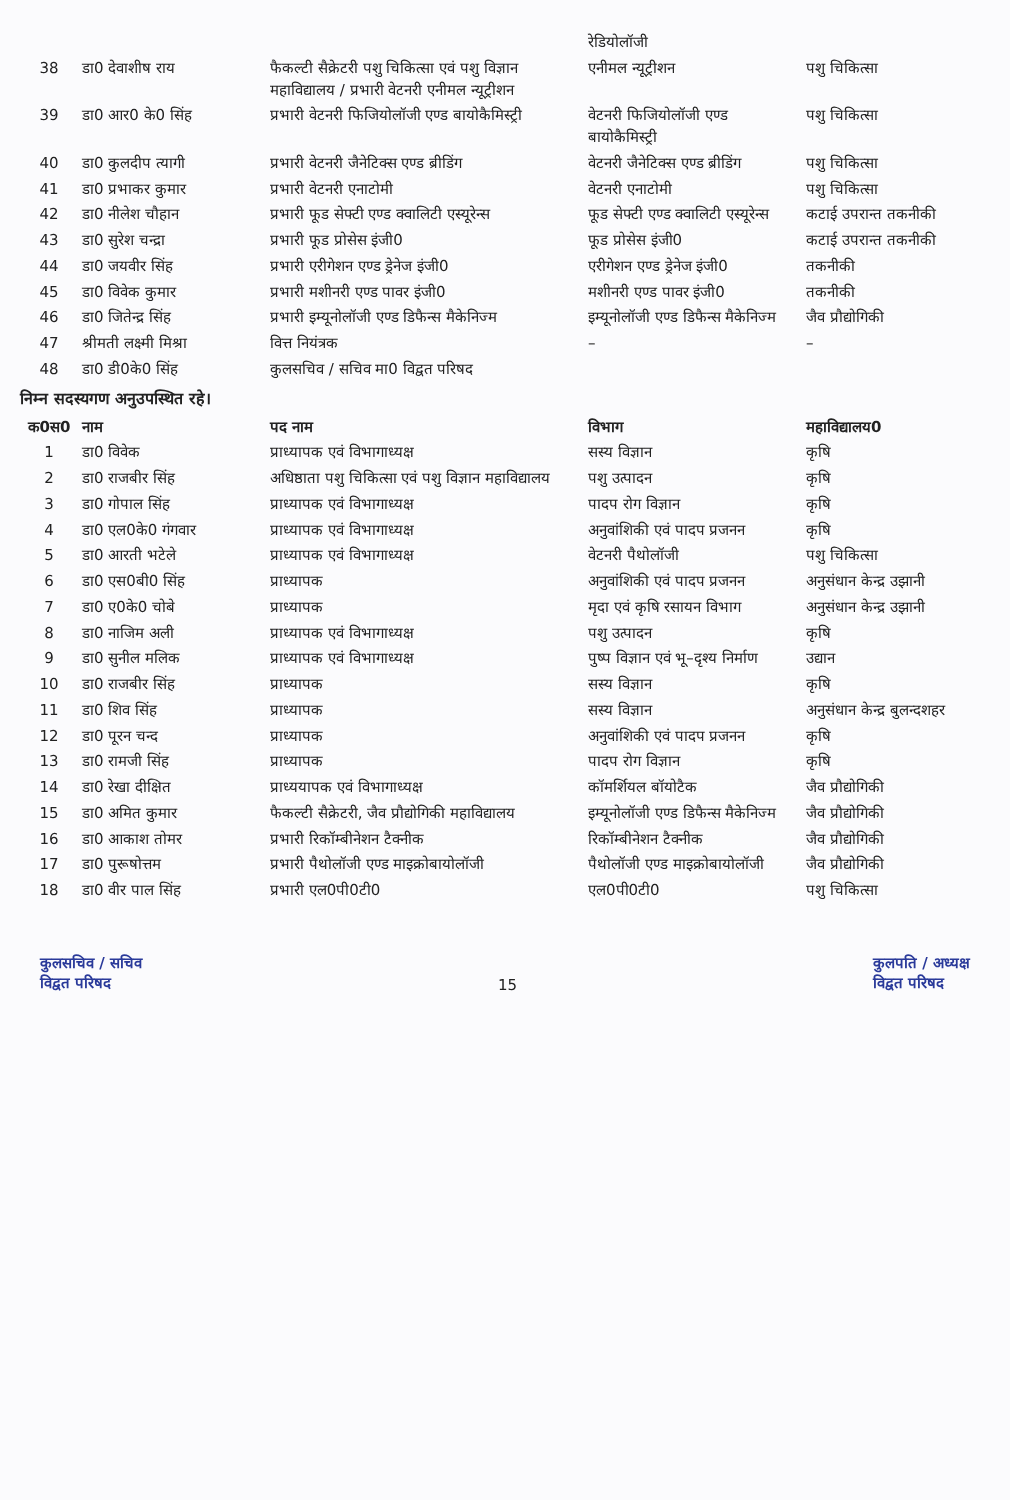| | | | रेडियोलॉजी | |
| 38 | डा0 देवाशीष राय | फैकल्टी सैक्रेटरी पशु चिकित्सा एवं पशु विज्ञान महाविद्यालय / प्रभारी वेटनरी एनीमल न्यूट्रीशन | एनीमल न्यूट्रीशन | पशु चिकित्सा |
| 39 | डा0 आर0 के0 सिंह | प्रभारी वेटनरी फिजियोलॉजी एण्ड बायोकैमिस्ट्री | वेटनरी फिजियोलॉजी एण्ड बायोकैमिस्ट्री | पशु चिकित्सा |
| 40 | डा0 कुलदीप त्यागी | प्रभारी वेटनरी जैनेटिक्स एण्ड ब्रीडिंग | वेटनरी जैनेटिक्स एण्ड ब्रीडिंग | पशु चिकित्सा |
| 41 | डा0 प्रभाकर कुमार | प्रभारी वेटनरी एनाटोमी | वेटनरी एनाटोमी | पशु चिकित्सा |
| 42 | डा0 नीलेश चौहान | प्रभारी फूड सेफ्टी एण्ड क्वालिटी एस्यूरेन्स | फूड सेफ्टी एण्ड क्वालिटी एस्यूरेन्स | कटाई उपरान्त तकनीकी |
| 43 | डा0 सुरेश चन्द्रा | प्रभारी फूड प्रोसेस इंजी0 | फूड प्रोसेस इंजी0 | कटाई उपरान्त तकनीकी |
| 44 | डा0 जयवीर सिंह | प्रभारी एरीगेशन एण्ड ड्रेनेज इंजी0 | एरीगेशन एण्ड ड्रेनेज इंजी0 | तकनीकी |
| 45 | डा0 विवेक कुमार | प्रभारी मशीनरी एण्ड पावर इंजी0 | मशीनरी एण्ड पावर इंजी0 | तकनीकी |
| 46 | डा0 जितेन्द्र सिंह | प्रभारी इम्यूनोलॉजी एण्ड डिफैन्स मैकेनिज्म | इम्यूनोलॉजी एण्ड डिफैन्स मैकेनिज्म | जैव प्रौद्योगिकी |
| 47 | श्रीमती लक्ष्मी मिश्रा | वित्त नियंत्रक | – | – |
| 48 | डा0 डी0के0 सिंह | कुलसचिव / सचिव मा0 विद्वत परिषद | | |
निम्न सदस्यगण अनुउपस्थित रहे।
| क0स0 | नाम | पद नाम | विभाग | महाविद्यालय0 |
| --- | --- | --- | --- | --- |
| 1 | डा0 विवेक | प्राध्यापक एवं विभागाध्यक्ष | सस्य विज्ञान | कृषि |
| 2 | डा0 राजबीर सिंह | अधिष्ठाता पशु चिकित्सा एवं पशु विज्ञान महाविद्यालय | पशु उत्पादन | कृषि |
| 3 | डा0 गोपाल सिंह | प्राध्यापक एवं विभागाध्यक्ष | पादप रोग विज्ञान | कृषि |
| 4 | डा0 एल0के0 गंगवार | प्राध्यापक एवं विभागाध्यक्ष | अनुवांशिकी एवं पादप प्रजनन | कृषि |
| 5 | डा0 आरती भटेले | प्राध्यापक एवं विभागाध्यक्ष | वेटनरी पैथोलॉजी | पशु चिकित्सा |
| 6 | डा0 एस0बी0 सिंह | प्राध्यापक | अनुवांशिकी एवं पादप प्रजनन | अनुसंधान केन्द्र उझानी |
| 7 | डा0 ए0के0 चोबे | प्राध्यापक | मृदा एवं कृषि रसायन विभाग | अनुसंधान केन्द्र उझानी |
| 8 | डा0 नाजिम अली | प्राध्यापक एवं विभागाध्यक्ष | पशु उत्पादन | कृषि |
| 9 | डा0 सुनील मलिक | प्राध्यापक एवं विभागाध्यक्ष | पुष्प विज्ञान एवं भू–दृश्य निर्माण | उद्यान |
| 10 | डा0 राजबीर सिंह | प्राध्यापक | सस्य विज्ञान | कृषि |
| 11 | डा0 शिव सिंह | प्राध्यापक | सस्य विज्ञान | अनुसंधान केन्द्र बुलन्दशहर |
| 12 | डा0 पूरन चन्द | प्राध्यापक | अनुवांशिकी एवं पादप प्रजनन | कृषि |
| 13 | डा0 रामजी सिंह | प्राध्यापक | पादप रोग विज्ञान | कृषि |
| 14 | डा0 रेखा दीक्षित | प्राध्ययापक एवं विभागाध्यक्ष | कॉमर्शियल बॉयोटैक | जैव प्रौद्योगिकी |
| 15 | डा0 अमित कुमार | फैकल्टी सैक्रेटरी, जैव प्रौद्योगिकी महाविद्यालय | इम्यूनोलॉजी एण्ड डिफैन्स मैकेनिज्म | जैव प्रौद्योगिकी |
| 16 | डा0 आकाश तोमर | प्रभारी रिकॉम्बीनेशन टैक्नीक | रिकॉम्बीनेशन टैक्नीक | जैव प्रौद्योगिकी |
| 17 | डा0 पुरूषोत्तम | प्रभारी पैथोलॉजी एण्ड माइक्रोबायोलॉजी | पैथोलॉजी एण्ड माइक्रोबायोलॉजी | जैव प्रौद्योगिकी |
| 18 | डा0 वीर पाल सिंह | प्रभारी एल0पी0टी0 | एल0पी0टी0 | पशु चिकित्सा |
कुलसचिव / सचिव
विद्वत परिषद
15
कुलपति / अध्यक्ष
विद्वत परिषद